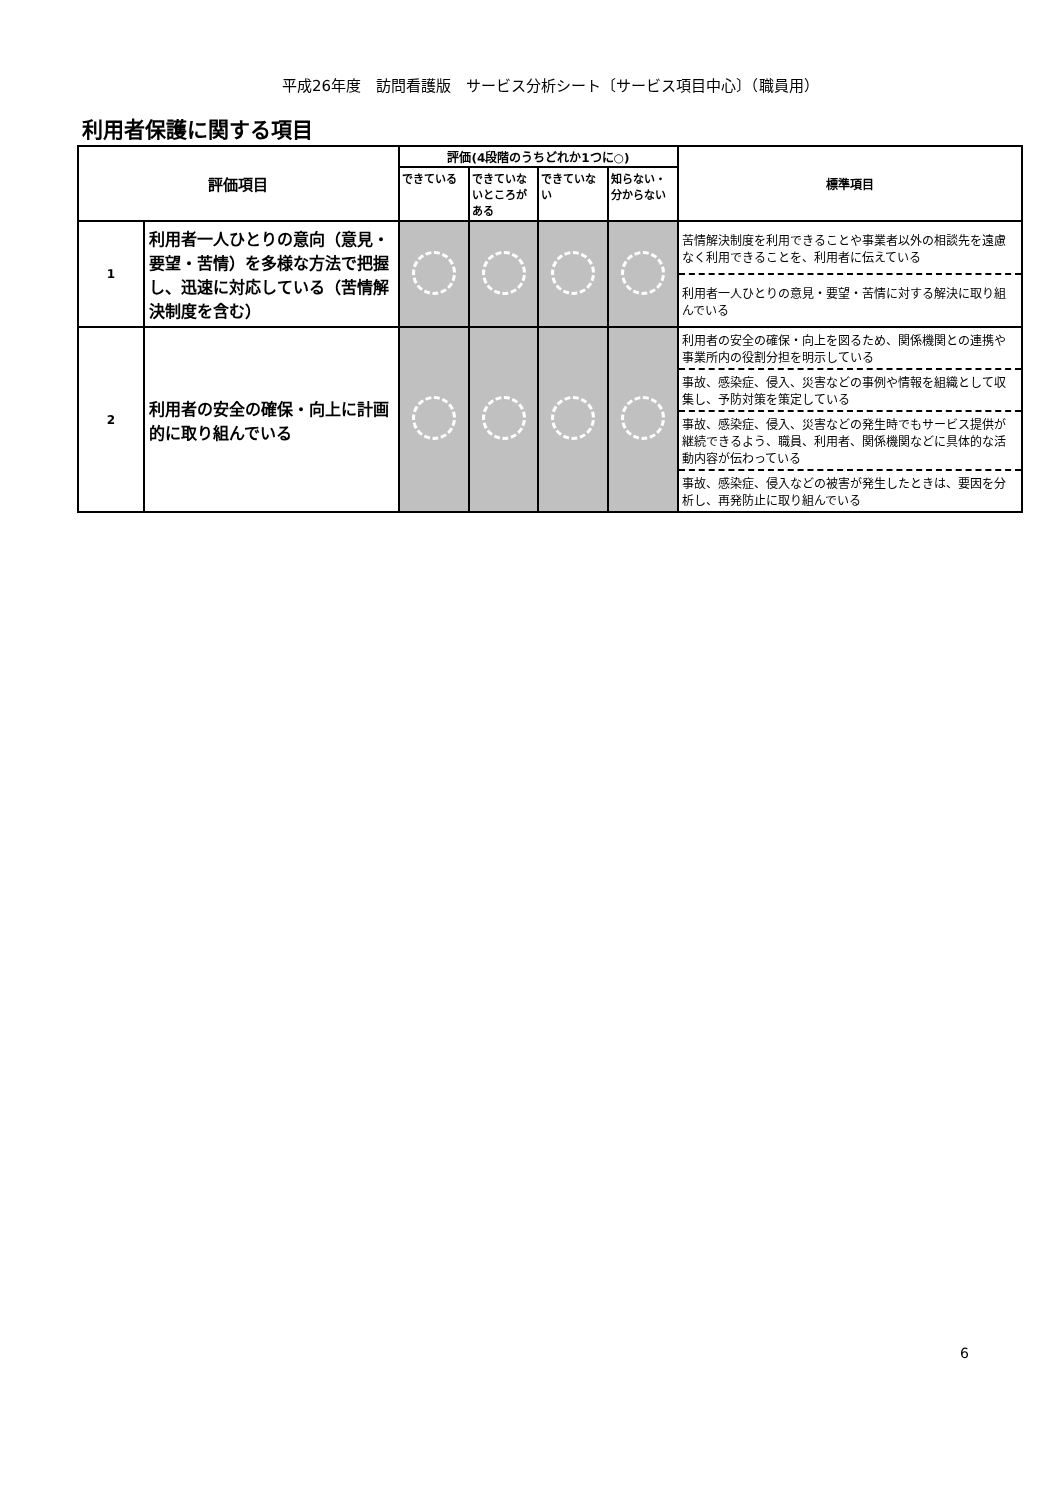平成26年度　訪問看護版　サービス分析シート〔サービス項目中心〕（職員用）
利用者保護に関する項目
| 評価項目 | | 評価(4段階のうちどれか1つに○) | | | | 標準項目 |
| --- | --- | --- | --- | --- | --- | --- |
| | | できている | できていないところがある | できていない | 知らない・分からない | |
| 1 | 利用者一人ひとりの意向（意見・要望・苦情）を多様な方法で把握し、迅速に対応している（苦情解決制度を含む） | | | | | 苦情解決制度を利用できることや事業者以外の相談先を遠慮なく利用できることを、利用者に伝えている |
| | | | | | | 利用者一人ひとりの意見・要望・苦情に対する解決に取り組んでいる |
| 2 | 利用者の安全の確保・向上に計画的に取り組んでいる | | | | | 利用者の安全の確保・向上を図るため、関係機関との連携や事業所内の役割分担を明示している |
| | | | | | | 事故、感染症、侵入、災害などの事例や情報を組織として収集し、予防対策を策定している |
| | | | | | | 事故、感染症、侵入、災害などの発生時でもサービス提供が継続できるよう、職員、利用者、関係機関などに具体的な活動内容が伝わっている |
| | | | | | | 事故、感染症、侵入などの被害が発生したときは、要因を分析し、再発防止に取り組んでいる |
6